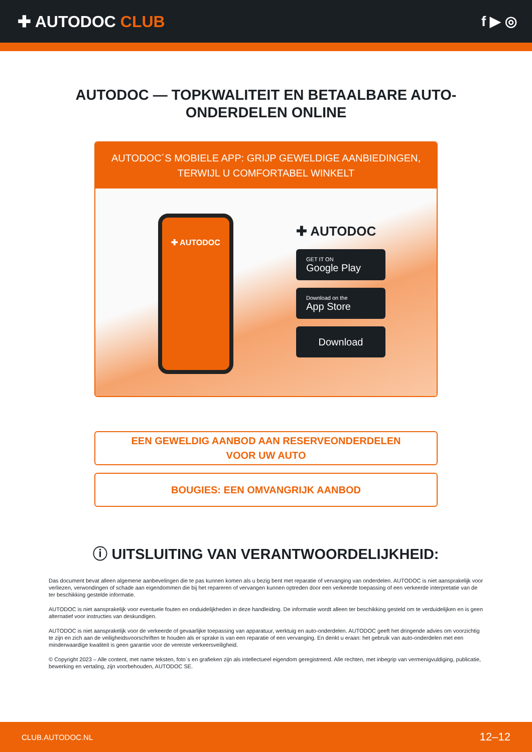✚ AUTODOC CLUB f ▶ ◎
AUTODOC — TOPKWALITEIT EN BETAALBARE AUTO-ONDERDELEN ONLINE
AUTODOC´S MOBIELE APP: GRIJP GEWELDIGE AANBIEDINGEN, TERWIJL U COMFORTABEL WINKELT
✚ AUTODOC
✚ AUTODOC
GET IT ON
Google Play
Download on the
App Store
Download
EEN GEWELDIG AANBOD AAN RESERVEONDERDELEN
VOOR UW AUTO
BOUGIES: EEN OMVANGRIJK AANBOD
ⓘ UITSLUITING VAN VERANTWOORDELIJKHEID:
Das document bevat alleen algemene aanbevelingen die te pas kunnen komen als u bezig bent met reparatie of vervanging van onderdelen. AUTODOC is niet aansprakelijk voor verliezen, verwondingen of schade aan eigendommen die bij het repareren of vervangen kunnen optreden door een verkeerde toepassing of een verkeerde interpretatie van de ter beschikking gestelde informatie.
AUTODOC is niet aansprakelijk voor eventuele fouten en onduidelijkheden in deze handleiding. De informatie wordt alleen ter beschikking gesteld om te verduidelijken en is geen alternatief voor instructies van deskundigen.
AUTODOC is niet aansprakelijk voor de verkeerde of gevaarlijke toepassing van apparatuur, werktuig en auto-onderdelen. AUTODOC geeft het dringende advies om voorzichtig te zijn en zich aan de veiligheidsvoorschriften te houden als er sprake is van een reparatie of een vervanging. En denkt u eraan: het gebruik van auto-onderdelen met een minderwaardige kwaliteit is geen garantie voor de vereiste verkeersveiligheid.
© Copyright 2023 – Alle content, met name teksten, foto`s en grafieken zijn als intellectueel eigendom geregistreerd. Alle rechten, met inbegrip van vermenigvuldiging, publicatie, bewerking en vertaling, zijn voorbehouden, AUTODOC SE.
CLUB.AUTODOC.NL 12–12